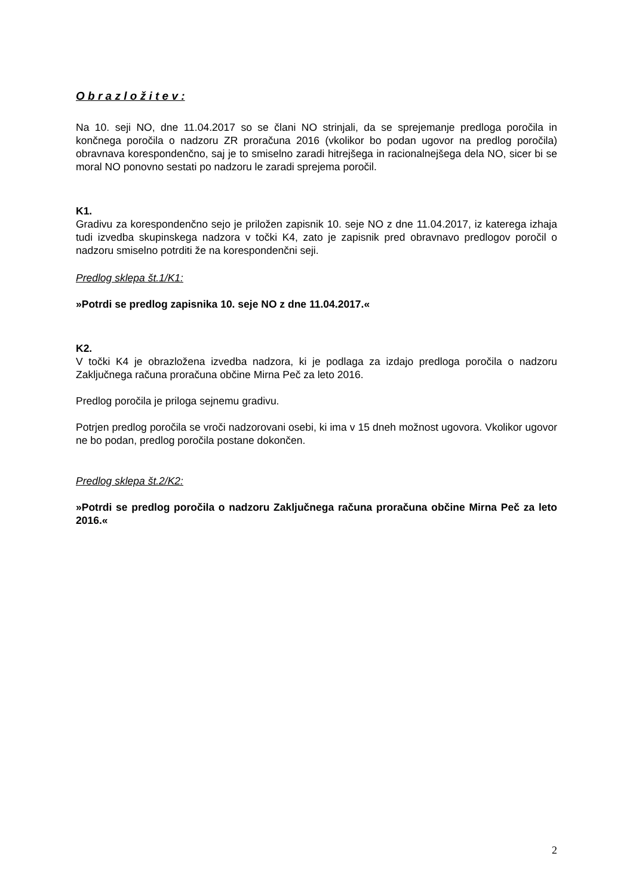O b r a z l o ž i t e v :
Na 10. seji NO, dne 11.04.2017 so se člani NO strinjali, da se sprejemanje predloga poročila in končnega poročila o nadzoru ZR proračuna 2016 (vkolikor bo podan ugovor na predlog poročila) obravnava korespondenčno, saj je to smiselno zaradi hitrejšega in racionalnejšega dela NO, sicer bi se moral NO ponovno sestati po nadzoru le zaradi sprejema poročil.
K1.
Gradivu za korespondenčno sejo je priložen zapisnik 10. seje NO z dne 11.04.2017, iz katerega izhaja tudi izvedba skupinskega nadzora v točki K4, zato je zapisnik pred obravnavo predlogov poročil o nadzoru smiselno potrditi že na korespondenčni seji.
Predlog sklepa št.1/K1:
»Potrdi se predlog zapisnika 10. seje NO z dne 11.04.2017.«
K2.
V točki K4 je obrazložena izvedba nadzora, ki je podlaga za izdajo predloga poročila o nadzoru Zaključnega računa proračuna občine Mirna Peč za leto 2016.
Predlog poročila je priloga sejnemu gradivu.
Potrjen predlog poročila se vroči nadzorovani osebi, ki ima v 15 dneh možnost ugovora. Vkolikor ugovor ne bo podan, predlog poročila postane dokončen.
Predlog sklepa št.2/K2:
»Potrdi se predlog poročila o nadzoru Zaključnega računa proračuna občine Mirna Peč za leto 2016.«
2